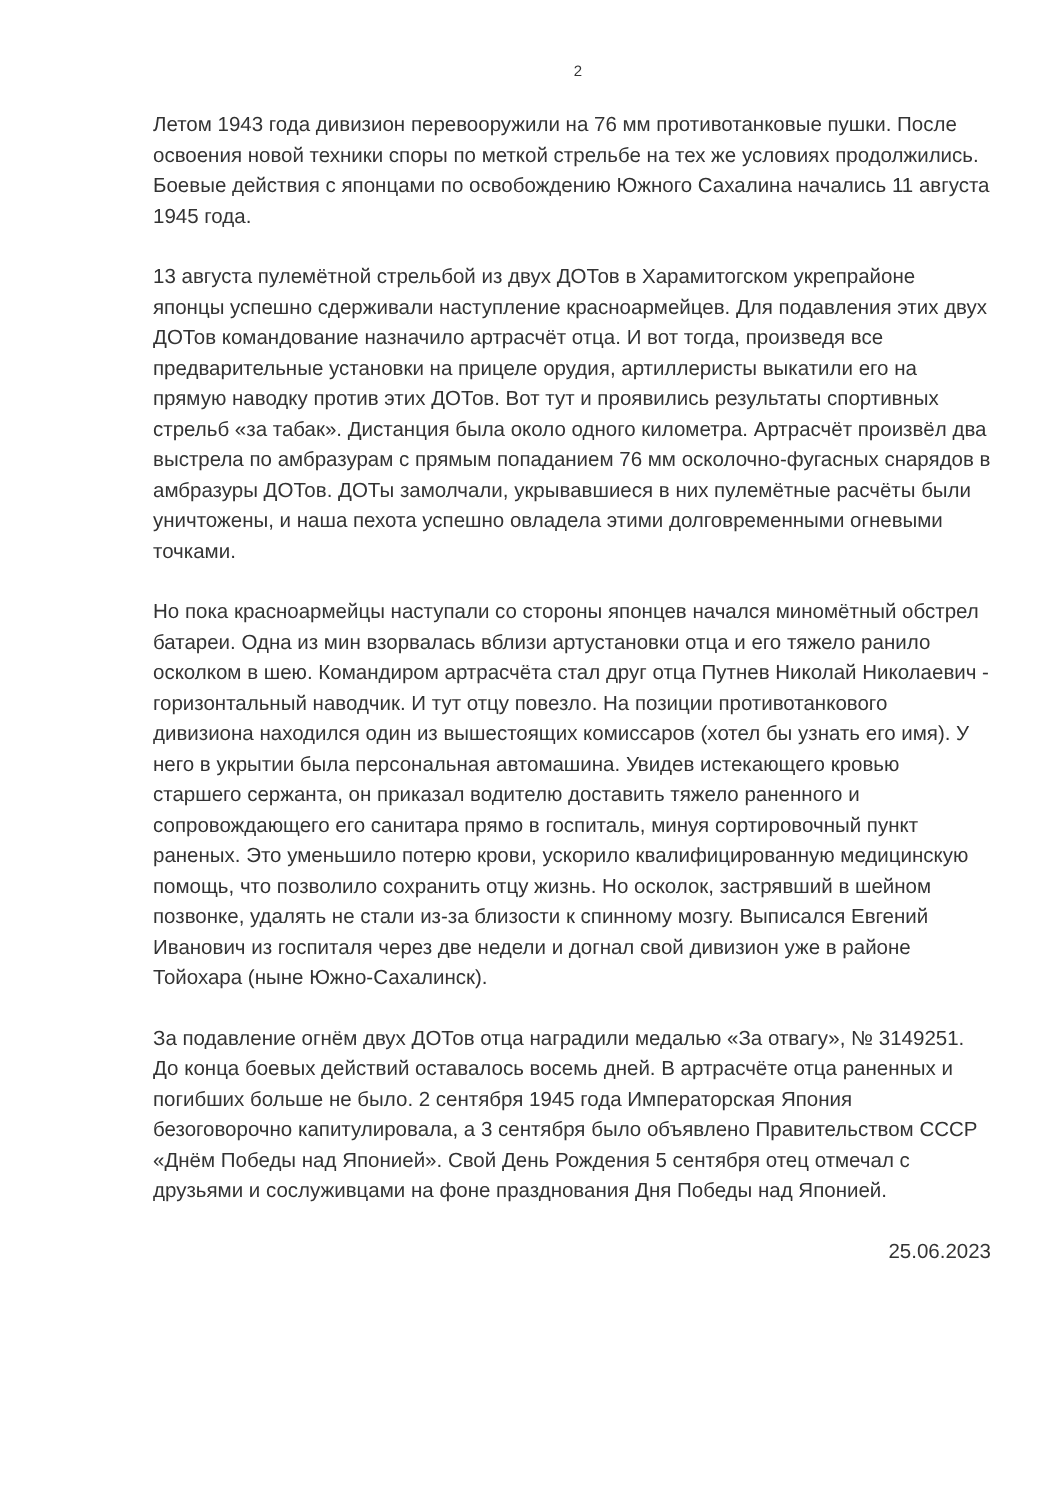2
Летом 1943 года дивизион перевооружили на 76 мм противотанковые пушки. После освоения новой техники споры по меткой стрельбе на тех же условиях продолжились. Боевые действия с японцами по освобождению Южного Сахалина начались 11 августа 1945 года.
13 августа пулемётной стрельбой из двух ДОТов в Харамитогском укрепрайоне японцы успешно сдерживали наступление красноармейцев. Для подавления этих двух ДОТов командование назначило артрасчёт отца. И вот тогда, произведя все предварительные установки на прицеле орудия, артиллеристы выкатили его на прямую наводку против этих ДОТов. Вот тут и проявились результаты спортивных стрельб «за табак». Дистанция была около одного километра. Артрасчёт произвёл два выстрела по амбразурам с прямым попаданием 76 мм осколочно-фугасных снарядов в амбразуры ДОТов. ДОТы замолчали, укрывавшиеся в них пулемётные расчёты были уничтожены, и наша пехота успешно овладела этими долговременными огневыми точками.
Но пока красноармейцы наступали со стороны японцев начался миномётный обстрел батареи. Одна из мин взорвалась вблизи артустановки отца и его тяжело ранило осколком в шею. Командиром артрасчёта стал друг отца Путнев Николай Николаевич - горизонтальный наводчик. И тут отцу повезло. На позиции противотанкового дивизиона находился один из вышестоящих комиссаров (хотел бы узнать его имя). У него в укрытии была персональная автомашина. Увидев истекающего кровью старшего сержанта, он приказал водителю доставить тяжело раненного и сопровождающего его санитара прямо в госпиталь, минуя сортировочный пункт раненых. Это уменьшило потерю крови, ускорило квалифицированную медицинскую помощь, что позволило сохранить отцу жизнь. Но осколок, застрявший в шейном позвонке, удалять не стали из-за близости к спинному мозгу. Выписался Евгений Иванович из госпиталя через две недели и догнал свой дивизион уже в районе Тойохара (ныне Южно-Сахалинск).
За подавление огнём двух ДОТов отца наградили медалью «За отвагу», № 3149251. До конца боевых действий оставалось восемь дней. В артрасчёте отца раненных и погибших больше не было. 2 сентября 1945 года Императорская Япония безоговорочно капитулировала, а 3 сентября было объявлено Правительством СССР «Днём Победы над Японией». Свой День Рождения 5 сентября отец отмечал с друзьями и сослуживцами на фоне празднования Дня Победы над Японией.
25.06.2023